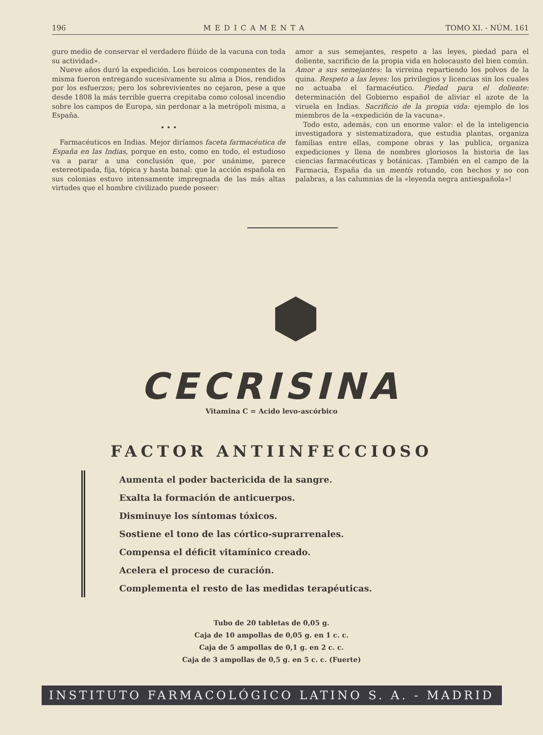196 MEDICAMENTA TOMO XI. - NÚM. 161
guro medio de conservar el verdadero flúido de la vacuna con toda su actividad».
Nueve años duró la expedición. Los heroicos componentes de la misma fueron entregando sucesivamente su alma a Dios, rendidos por los esfuerzos; pero los sobrevivientes no cejaron, pese a que desde 1808 la más terrible guerra crepitaba como colosal incendio sobre los campos de Europa, sin perdonar a la metrópoli misma, a España.
• • •
Farmacéuticos en Indias. Mejor diríamos faceta farmacéutica de España en las Indias, porque en esto, como en todo, el estudioso va a parar a una conclusión que, por unánime, parece estereotipada, fija, tópica y hasta banal: que la acción española en sus colonias estuvo intensamente impregnada de las más altas virtudes que el hombre civilizado puede poseer:
amor a sus semejantes, respeto a las leyes, piedad para el doliente, sacrificio de la propia vida en holocausto del bien común. Amor a sus semejantes: la virreina repartiendo los polvos de la quina. Respeto a las leyes: los privilegios y licencias sin los cuales no actuaba el farmacéutico. Piedad para el doliente: determinación del Gobierno español de aliviar el azote de la viruela en Indias. Sacrificio de la propia vida: ejemplo de los miembros de la «expedición de la vacuna».
Todo esto, además, con un enorme valor: el de la inteligencia investigadora y sistematizadora, que estudia plantas, organiza familias entre ellas, compone obras y las publica, organiza expediciones y llena de nombres gloriosos la historia de las ciencias farmacéuticas y botánicas. ¡También en el campo de la Farmacia, España da un mentís rotundo, con hechos y no con palabras, a las calumnias de la «leyenda negra antiespañola»!
CECRISINA
Vitamina C = Acido levo-ascórbico
FACTOR ANTIINFECCIOSO
Aumenta el poder bactericida de la sangre.
Exalta la formación de anticuerpos.
Disminuye los síntomas tóxicos.
Sostiene el tono de las córtico-suprarrenales.
Compensa el déficit vitamínico creado.
Acelera el proceso de curación.
Complementa el resto de las medidas terapéuticas.
Tubo de 20 tabletas de 0,05 g.
Caja de 10 ampollas de 0,05 g. en 1 c. c.
Caja de 5 ampollas de 0,1 g. en 2 c. c.
Caja de 3 ampollas de 0,5 g. en 5 c. c. (Fuerte)
INSTITUTO FARMACOLÓGICO LATINO S. A. - MADRID